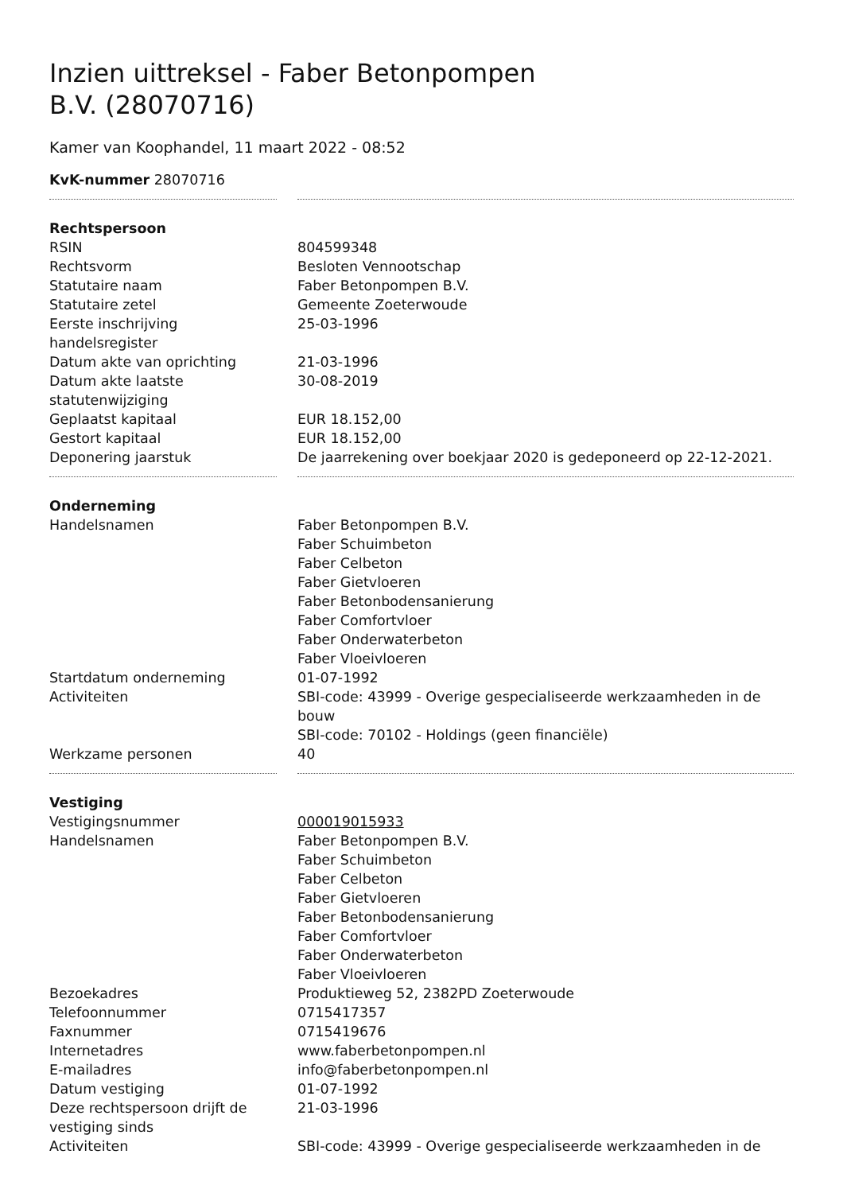Inzien uittreksel - Faber Betonpompen B.V. (28070716)
Kamer van Koophandel, 11 maart 2022 - 08:52
| KvK-nummer 28070716 | | |
| Rechtspersoon | | |
| RSIN | | 804599348 |
| Rechtsvorm | | Besloten Vennootschap |
| Statutaire naam | | Faber Betonpompen B.V. |
| Statutaire zetel | | Gemeente Zoeterwoude |
| Eerste inschrijving handelsregister | | 25-03-1996 |
| Datum akte van oprichting | | 21-03-1996 |
| Datum akte laatste statutenwijziging | | 30-08-2019 |
| Geplaatst kapitaal | | EUR 18.152,00 |
| Gestort kapitaal | | EUR 18.152,00 |
| Deponering jaarstuk | | De jaarrekening over boekjaar 2020 is gedeponeerd op 22-12-2021. |
| Onderneming | | |
| Handelsnamen | | Faber Betonpompen B.V. Faber Schuimbeton Faber Celbeton Faber Gietvloeren Faber Betonbodensanierung Faber Comfortvloer Faber Onderwaterbeton Faber Vloeivloeren |
| Startdatum onderneming | | 01-07-1992 |
| Activiteiten | | SBI-code: 43999 - Overige gespecialiseerde werkzaamheden in de bouw SBI-code: 70102 - Holdings (geen financiële) |
| Werkzame personen | | 40 |
| Vestiging | | |
| Vestigingsnummer | | 000019015933 |
| Handelsnamen | | Faber Betonpompen B.V. Faber Schuimbeton Faber Celbeton Faber Gietvloeren Faber Betonbodensanierung Faber Comfortvloer Faber Onderwaterbeton Faber Vloeivloeren |
| Bezoekadres | | Produktieweg 52, 2382PD Zoeterwoude |
| Telefoonnummer | | 0715417357 |
| Faxnummer | | 0715419676 |
| Internetadres | | www.faberbetonpompen.nl |
| E-mailadres | | info@faberbetonpompen.nl |
| Datum vestiging | | 01-07-1992 |
| Deze rechtspersoon drijft de vestiging sinds | | 21-03-1996 |
| Activiteiten | | SBI-code: 43999 - Overige gespecialiseerde werkzaamheden in de |